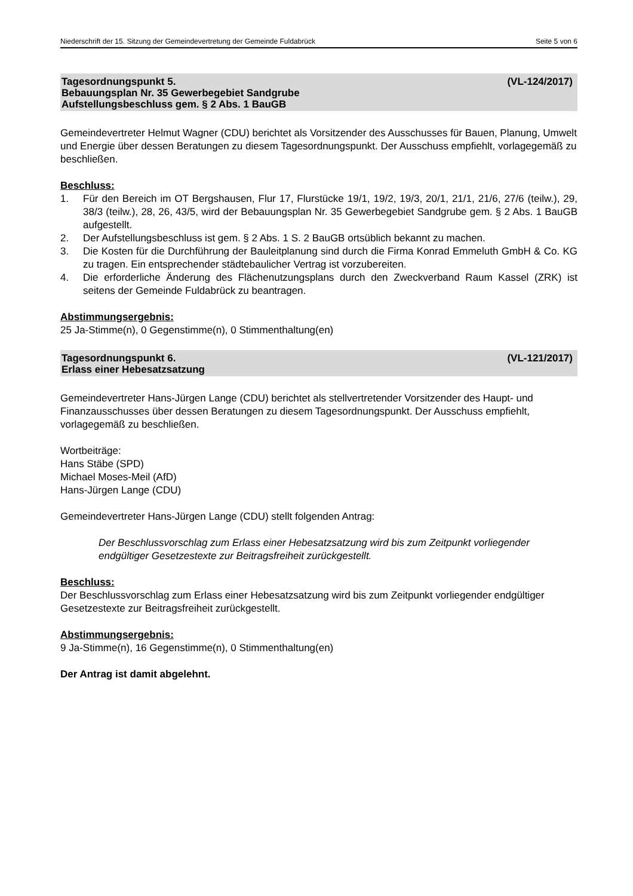Niederschrift der 15. Sitzung der Gemeindevertretung der Gemeinde Fuldabrück Seite 5 von 6
Tagesordnungspunkt 5. (VL-124/2017)
Bebauungsplan Nr. 35 Gewerbegebiet Sandgrube
Aufstellungsbeschluss gem. § 2 Abs. 1 BauGB
Gemeindevertreter Helmut Wagner (CDU) berichtet als Vorsitzender des Ausschusses für Bauen, Planung, Umwelt und Energie über dessen Beratungen zu diesem Tagesordnungspunkt. Der Ausschuss empfiehlt, vorlagegemäß zu beschließen.
Beschluss:
1. Für den Bereich im OT Bergshausen, Flur 17, Flurstücke 19/1, 19/2, 19/3, 20/1, 21/1, 21/6, 27/6 (teilw.), 29, 38/3 (teilw.), 28, 26, 43/5, wird der Bebauungsplan Nr. 35 Gewerbegebiet Sandgrube gem. § 2 Abs. 1 BauGB aufgestellt.
2. Der Aufstellungsbeschluss ist gem. § 2 Abs. 1 S. 2 BauGB ortsüblich bekannt zu machen.
3. Die Kosten für die Durchführung der Bauleitplanung sind durch die Firma Konrad Emmeluth GmbH & Co. KG zu tragen. Ein entsprechender städtebaulicher Vertrag ist vorzubereiten.
4. Die erforderliche Änderung des Flächenutzungsplans durch den Zweckverband Raum Kassel (ZRK) ist seitens der Gemeinde Fuldabrück zu beantragen.
Abstimmungsergebnis:
25 Ja-Stimme(n), 0 Gegenstimme(n), 0 Stimmenthaltung(en)
Tagesordnungspunkt 6. (VL-121/2017)
Erlass einer Hebesatzsatzung
Gemeindevertreter Hans-Jürgen Lange (CDU) berichtet als stellvertretender Vorsitzender des Haupt- und Finanzausschusses über dessen Beratungen zu diesem Tagesordnungspunkt. Der Ausschuss empfiehlt, vorlagegemäß zu beschließen.
Wortbeiträge:
Hans Stäbe (SPD)
Michael Moses-Meil (AfD)
Hans-Jürgen Lange (CDU)
Gemeindevertreter Hans-Jürgen Lange (CDU) stellt folgenden Antrag:
Der Beschlussvorschlag zum Erlass einer Hebesatzsatzung wird bis zum Zeitpunkt vorliegender endgültiger Gesetzestexte zur Beitragsfreiheit zurückgestellt.
Beschluss:
Der Beschlussvorschlag zum Erlass einer Hebesatzsatzung wird bis zum Zeitpunkt vorliegender endgültiger Gesetzestexte zur Beitragsfreiheit zurückgestellt.
Abstimmungsergebnis:
9 Ja-Stimme(n), 16 Gegenstimme(n), 0 Stimmenthaltung(en)
Der Antrag ist damit abgelehnt.